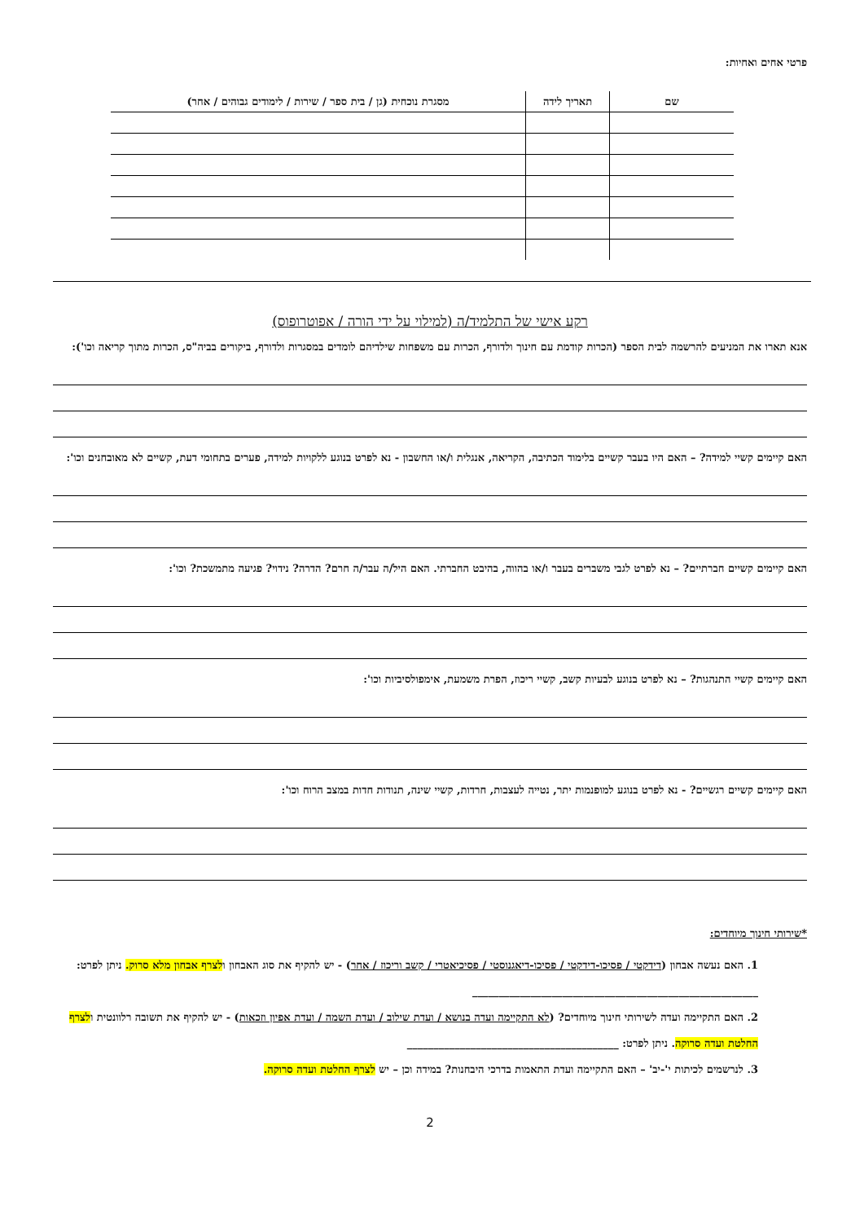פרטי אחים ואחיות:
| שם | תאריך לידה | מסגרת נוכחית (גן / בית ספר / שירות / לימודים גבוהים / אחר) |
| --- | --- | --- |
רקע אישי של התלמיד/ה (למילוי על ידי הורה / אפוטרופוס)
אנא תארו את המניעים להרשמה לבית הספר (הכרות קודמת עם חינוך ולדורף, הכרות עם משפחות שילדיהם לומדים במסגרות ולדורף, ביקורים בביה"ס, הכרות מתוך קריאה וכו'):
האם קיימים קשיי למידה? – האם היו בעבר קשיים בלימוד הכתיבה, הקריאה, אנגלית ו/או החשבון - נא לפרט בנוגע ללקויות למידה, פערים בתחומי דעת, קשיים לא מאובחנים וכו':
האם קיימים קשיים חברתיים? – נא לפרט לגבי משברים בעבר ו/או בהווה, בהיבט החברתי. האם היל/ה עבר/ה חרם? הדרה? נידוי? פגיעה מתמשכת? וכו':
האם קיימים קשיי התנהגות? – נא לפרט בנוגע לבעיות קשב, קשיי ריכוז, הפרת משמעת, אימפולסיביות וכו':
האם קיימים קשיים רגשיים? - נא לפרט בנוגע למופנמות יתר, נטייה לעצבות, חרדות, קשיי שינה, תנודות חדות במצב הרוח וכו':
*שירותי חינוך מיוחדים:
1. האם נעשה אבחון (דידקטי / פסיכו-דידקטי / פסיכו-דיאגנוסטי / פסיכיאטרי / קשב וריכוז / אחר) - יש להקיף את סוג האבחון ולצרף אבחון מלא סרוק. ניתן לפרט: ______________________________________________________
2. האם התקיימה ועדה לשירותי חינוך מיוחדים? (לא התקיימה ועדה בנושא / ועדת שילוב / ועדת השמה / ועדת אפיון וזכאות) - יש להקיף את תשובה רלוונטית ולצרף החלטת ועדה סרוקה. ניתן לפרט: ________________________________________
3. לנרשמים לכיתות י'-יב' – האם התקיימה ועדת התאמות בדרכי היבחנות? במידה וכן – יש לצרף החלטת ועדה סרוקה.
2